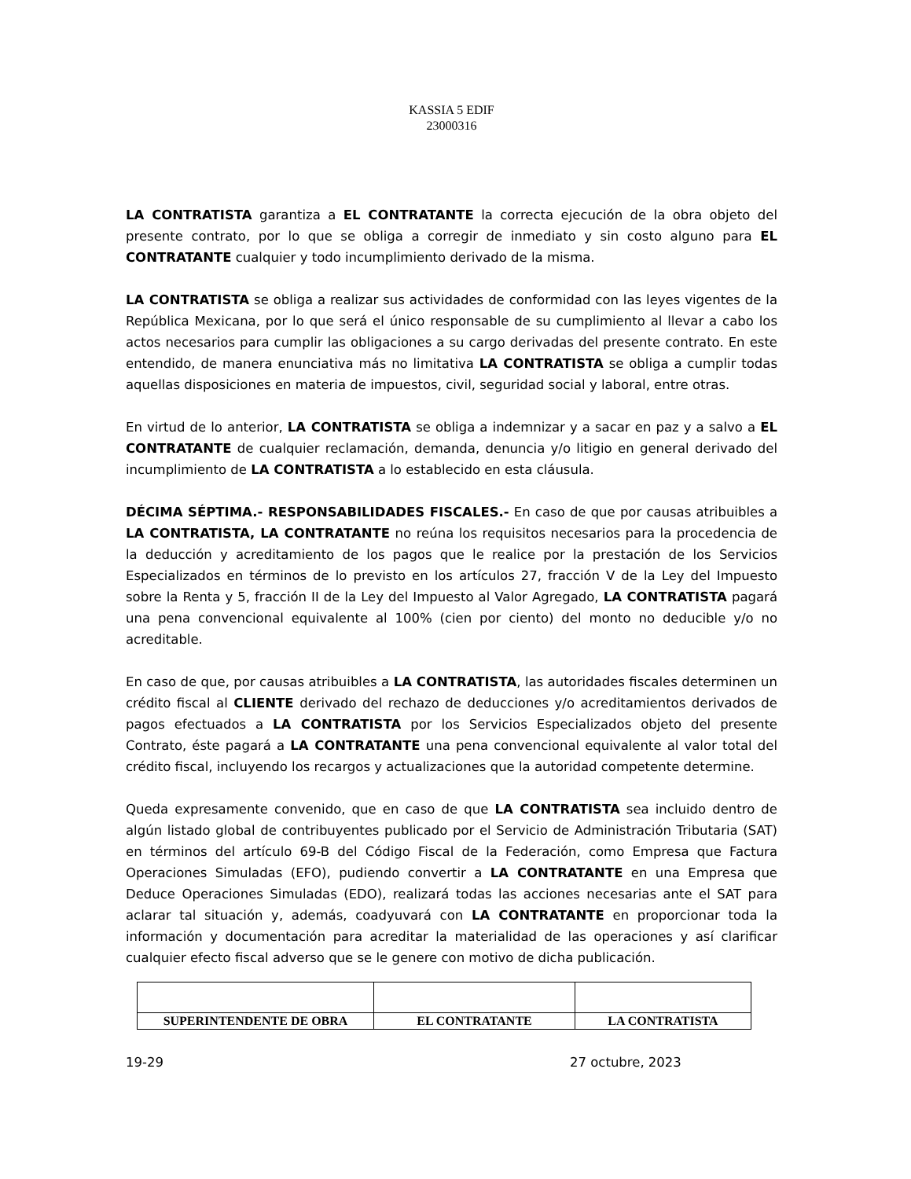KASSIA 5 EDIF
23000316
LA CONTRATISTA garantiza a EL CONTRATANTE la correcta ejecución de la obra objeto del presente contrato, por lo que se obliga a corregir de inmediato y sin costo alguno para EL CONTRATANTE cualquier y todo incumplimiento derivado de la misma.
LA CONTRATISTA se obliga a realizar sus actividades de conformidad con las leyes vigentes de la República Mexicana, por lo que será el único responsable de su cumplimiento al llevar a cabo los actos necesarios para cumplir las obligaciones a su cargo derivadas del presente contrato. En este entendido, de manera enunciativa más no limitativa LA CONTRATISTA se obliga a cumplir todas aquellas disposiciones en materia de impuestos, civil, seguridad social y laboral, entre otras.
En virtud de lo anterior, LA CONTRATISTA se obliga a indemnizar y a sacar en paz y a salvo a EL CONTRATANTE de cualquier reclamación, demanda, denuncia y/o litigio en general derivado del incumplimiento de LA CONTRATISTA a lo establecido en esta cláusula.
DÉCIMA SÉPTIMA.- RESPONSABILIDADES FISCALES.- En caso de que por causas atribuibles a LA CONTRATISTA, LA CONTRATANTE no reúna los requisitos necesarios para la procedencia de la deducción y acreditamiento de los pagos que le realice por la prestación de los Servicios Especializados en términos de lo previsto en los artículos 27, fracción V de la Ley del Impuesto sobre la Renta y 5, fracción II de la Ley del Impuesto al Valor Agregado, LA CONTRATISTA pagará una pena convencional equivalente al 100% (cien por ciento) del monto no deducible y/o no acreditable.
En caso de que, por causas atribuibles a LA CONTRATISTA, las autoridades fiscales determinen un crédito fiscal al CLIENTE derivado del rechazo de deducciones y/o acreditamientos derivados de pagos efectuados a LA CONTRATISTA por los Servicios Especializados objeto del presente Contrato, éste pagará a LA CONTRATANTE una pena convencional equivalente al valor total del crédito fiscal, incluyendo los recargos y actualizaciones que la autoridad competente determine.
Queda expresamente convenido, que en caso de que LA CONTRATISTA sea incluido dentro de algún listado global de contribuyentes publicado por el Servicio de Administración Tributaria (SAT) en términos del artículo 69-B del Código Fiscal de la Federación, como Empresa que Factura Operaciones Simuladas (EFO), pudiendo convertir a LA CONTRATANTE en una Empresa que Deduce Operaciones Simuladas (EDO), realizará todas las acciones necesarias ante el SAT para aclarar tal situación y, además, coadyuvará con LA CONTRATANTE en proporcionar toda la información y documentación para acreditar la materialidad de las operaciones y así clarificar cualquier efecto fiscal adverso que se le genere con motivo de dicha publicación.
| SUPERINTENDENTE DE OBRA | EL CONTRATANTE | LA CONTRATISTA |
19-29 27 octubre, 2023